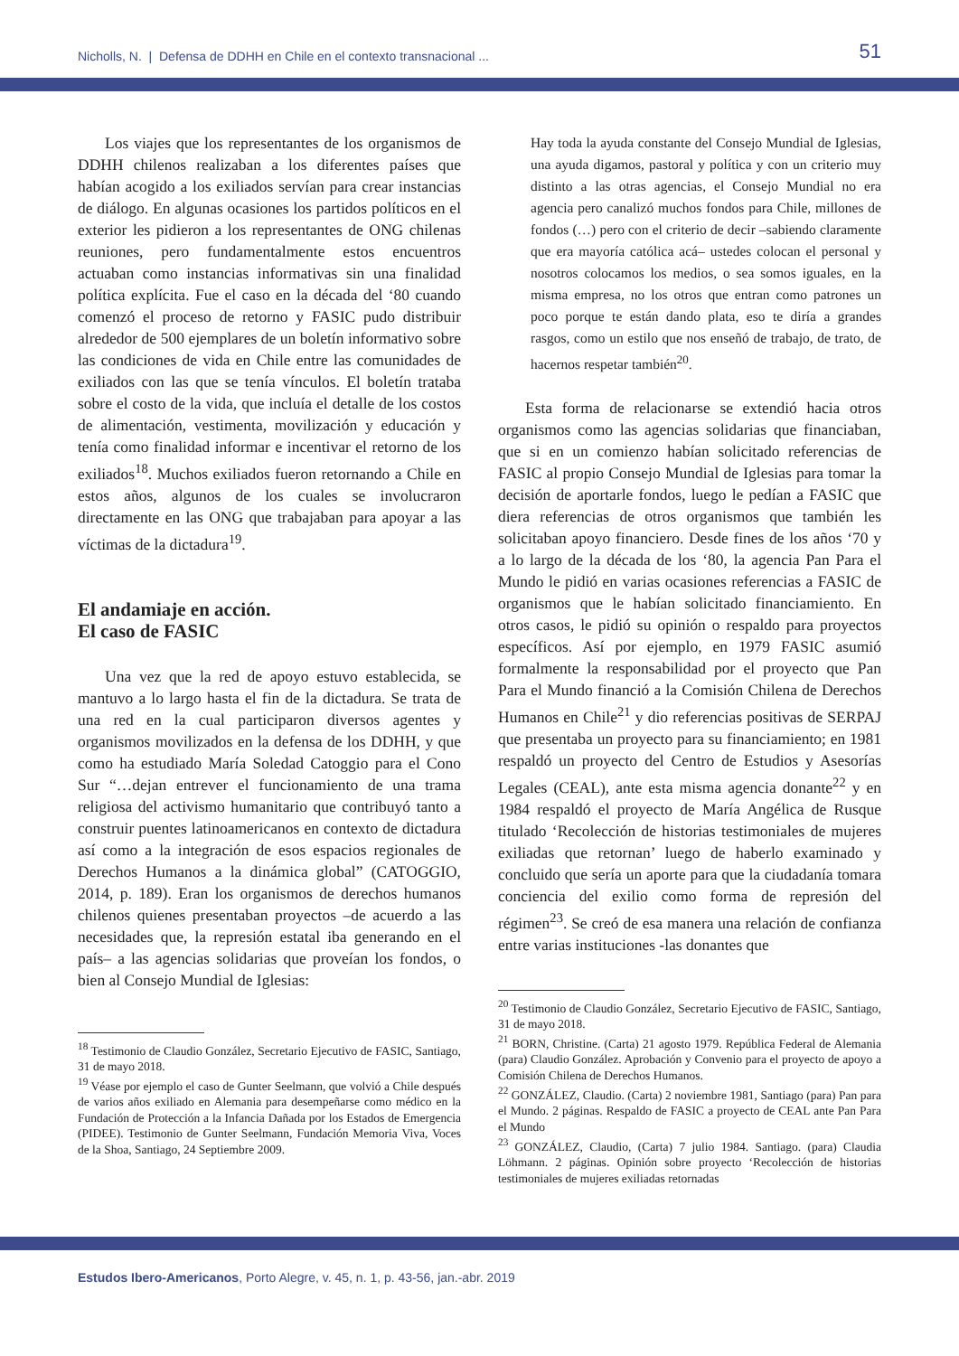Nicholls, N. | Defensa de DDHH en Chile en el contexto transnacional ... 51
Los viajes que los representantes de los organismos de DDHH chilenos realizaban a los diferentes países que habían acogido a los exiliados servían para crear instancias de diálogo. En algunas ocasiones los partidos políticos en el exterior les pidieron a los representantes de ONG chilenas reuniones, pero fundamentalmente estos encuentros actuaban como instancias informativas sin una finalidad política explícita. Fue el caso en la década del ‘80 cuando comenzó el proceso de retorno y FASIC pudo distribuir alrededor de 500 ejemplares de un boletín informativo sobre las condiciones de vida en Chile entre las comunidades de exiliados con las que se tenía vínculos. El boletín trataba sobre el costo de la vida, que incluía el detalle de los costos de alimentación, vestimenta, movilización y educación y tenía como finalidad informar e incentivar el retorno de los exiliados<sup>18</sup>. Muchos exiliados fueron retornando a Chile en estos años, algunos de los cuales se involucraron directamente en las ONG que trabajaban para apoyar a las víctimas de la dictadura<sup>19</sup>.
El andamiaje en acción.
El caso de FASIC
Una vez que la red de apoyo estuvo establecida, se mantuvo a lo largo hasta el fin de la dictadura. Se trata de una red en la cual participaron diversos agentes y organismos movilizados en la defensa de los DDHH, y que como ha estudiado María Soledad Catoggio para el Cono Sur “…dejan entrever el funcionamiento de una trama religiosa del activismo humanitario que contribuyó tanto a construir puentes latinoamericanos en contexto de dictadura así como a la integración de esos espacios regionales de Derechos Humanos a la dinámica global” (CATOGGIO, 2014, p. 189). Eran los organismos de derechos humanos chilenos quienes presentaban proyectos –de acuerdo a las necesidades que, la represión estatal iba generando en el país– a las agencias solidarias que proveían los fondos, o bien al Consejo Mundial de Iglesias:
<sup>18</sup> Testimonio de Claudio González, Secretario Ejecutivo de FASIC, Santiago, 31 de mayo 2018.
<sup>19</sup> Véase por ejemplo el caso de Gunter Seelmann, que volvió a Chile después de varios años exiliado en Alemania para desempeñarse como médico en la Fundación de Protección a la Infancia Dañada por los Estados de Emergencia (PIDEE). Testimonio de Gunter Seelmann, Fundación Memoria Viva, Voces de la Shoa, Santiago, 24 Septiembre 2009.
Hay toda la ayuda constante del Consejo Mundial de Iglesias, una ayuda digamos, pastoral y política y con un criterio muy distinto a las otras agencias, el Consejo Mundial no era agencia pero canalizó muchos fondos para Chile, millones de fondos (…) pero con el criterio de decir –sabiendo claramente que era mayoría católica acá– ustedes colocan el personal y nosotros colocamos los medios, o sea somos iguales, en la misma empresa, no los otros que entran como patrones un poco porque te están dando plata, eso te diría a grandes rasgos, como un estilo que nos enseñó de trabajo, de trato, de hacernos respetar también<sup>20</sup>.
Esta forma de relacionarse se extendió hacia otros organismos como las agencias solidarias que financiaban, que si en un comienzo habían solicitado referencias de FASIC al propio Consejo Mundial de Iglesias para tomar la decisión de aportarle fondos, luego le pedían a FASIC que diera referencias de otros organismos que también les solicitaban apoyo financiero. Desde fines de los años ‘70 y a lo largo de la década de los ‘80, la agencia Pan Para el Mundo le pidió en varias ocasiones referencias a FASIC de organismos que le habían solicitado financiamiento. En otros casos, le pidió su opinión o respaldo para proyectos específicos. Así por ejemplo, en 1979 FASIC asumió formalmente la responsabilidad por el proyecto que Pan Para el Mundo financió a la Comisión Chilena de Derechos Humanos en Chile<sup>21</sup> y dio referencias positivas de SERPAJ que presentaba un proyecto para su financiamiento; en 1981 respaldó un proyecto del Centro de Estudios y Asesorías Legales (CEAL), ante esta misma agencia donante<sup>22</sup> y en 1984 respaldó el proyecto de María Angélica de Rusque titulado ‘Recolección de historias testimoniales de mujeres exiliadas que retornan’ luego de haberlo examinado y concluido que sería un aporte para que la ciudadanía tomara conciencia del exilio como forma de represión del régimen<sup>23</sup>. Se creó de esa manera una relación de confianza entre varias instituciones -las donantes que
<sup>20</sup> Testimonio de Claudio González, Secretario Ejecutivo de FASIC, Santiago, 31 de mayo 2018.
<sup>21</sup> BORN, Christine. (Carta) 21 agosto 1979. República Federal de Alemania (para) Claudio González. Aprobación y Convenio para el proyecto de apoyo a Comisión Chilena de Derechos Humanos.
<sup>22</sup> GONZÁLEZ, Claudio. (Carta) 2 noviembre 1981, Santiago (para) Pan para el Mundo. 2 páginas. Respaldo de FASIC a proyecto de CEAL ante Pan Para el Mundo
<sup>23</sup> GONZÁLEZ, Claudio, (Carta) 7 julio 1984. Santiago. (para) Claudia Löhmann. 2 páginas. Opinión sobre proyecto ‘Recolección de historias testimoniales de mujeres exiliadas retornadas
Estudos Ibero-Americanos, Porto Alegre, v. 45, n. 1, p. 43-56, jan.-abr. 2019